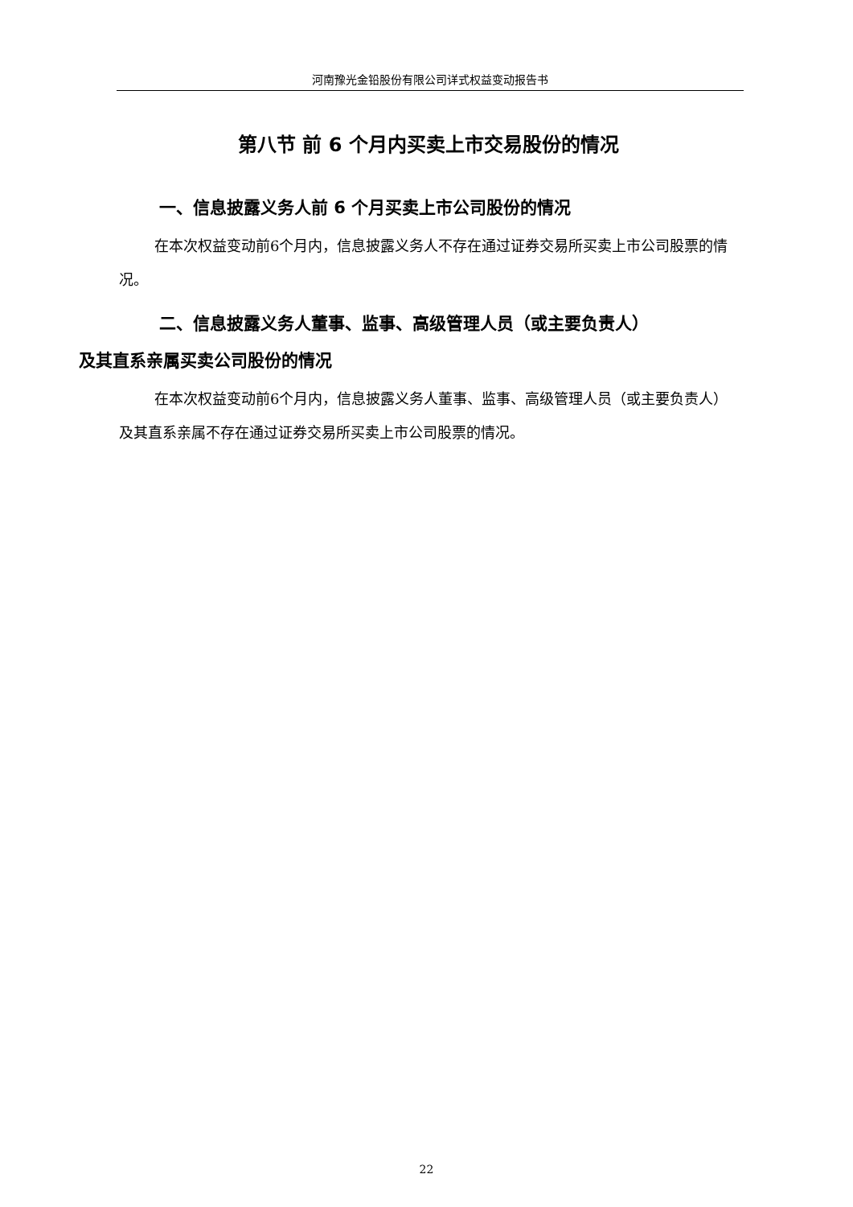河南豫光金铅股份有限公司详式权益变动报告书
第八节 前 6 个月内买卖上市交易股份的情况
一、信息披露义务人前 6 个月买卖上市公司股份的情况
在本次权益变动前6个月内，信息披露义务人不存在通过证券交易所买卖上市公司股票的情况。
二、信息披露义务人董事、监事、高级管理人员（或主要负责人）
及其直系亲属买卖公司股份的情况
在本次权益变动前6个月内，信息披露义务人董事、监事、高级管理人员（或主要负责人）及其直系亲属不存在通过证券交易所买卖上市公司股票的情况。
22